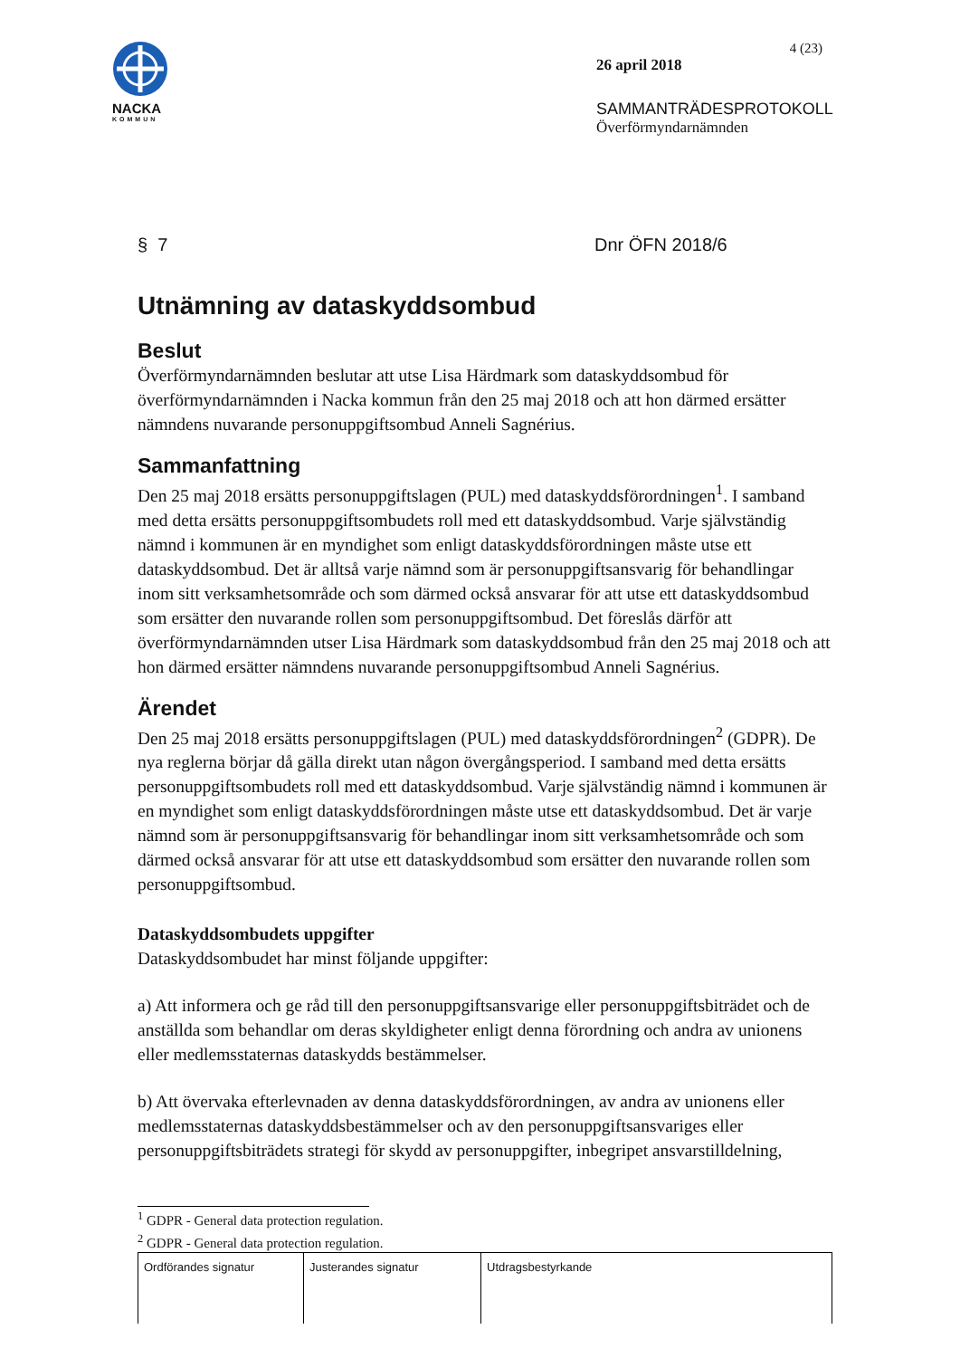NACKA
KOMMUN
4 (23)
26 april 2018
SAMMANTRÄDESPROTOKOLL
Överförmyndarnämnden
§ 7 Dnr ÖFN 2018/6
Utnämning av dataskyddsombud
Beslut
Överförmyndarnämnden beslutar att utse Lisa Härdmark som dataskyddsombud för överförmyndarnämnden i Nacka kommun från den 25 maj 2018 och att hon därmed ersätter nämndens nuvarande personuppgiftsombud Anneli Sagnérius.
Sammanfattning
Den 25 maj 2018 ersätts personuppgiftslagen (PUL) med dataskyddsförordningen<sup>1</sup>. I samband med detta ersätts personuppgiftsombudets roll med ett dataskyddsombud. Varje självständig nämnd i kommunen är en myndighet som enligt dataskyddsförordningen måste utse ett dataskyddsombud. Det är alltså varje nämnd som är personuppgiftsansvarig för behandlingar inom sitt verksamhetsområde och som därmed också ansvarar för att utse ett dataskyddsombud som ersätter den nuvarande rollen som personuppgiftsombud. Det föreslås därför att överförmyndarnämnden utser Lisa Härdmark som dataskyddsombud från den 25 maj 2018 och att hon därmed ersätter nämndens nuvarande personuppgiftsombud Anneli Sagnérius.
Ärendet
Den 25 maj 2018 ersätts personuppgiftslagen (PUL) med dataskyddsförordningen<sup>2</sup> (GDPR). De nya reglerna börjar då gälla direkt utan någon övergångsperiod. I samband med detta ersätts personuppgiftsombudets roll med ett dataskyddsombud. Varje självständig nämnd i kommunen är en myndighet som enligt dataskyddsförordningen måste utse ett dataskyddsombud. Det är varje nämnd som är personuppgiftsansvarig för behandlingar inom sitt verksamhetsområde och som därmed också ansvarar för att utse ett dataskyddsombud som ersätter den nuvarande rollen som personuppgiftsombud.
Dataskyddsombudets uppgifter
Dataskyddsombudet har minst följande uppgifter:
a) Att informera och ge råd till den personuppgiftsansvarige eller personuppgiftsbiträdet och de anställda som behandlar om deras skyldigheter enligt denna förordning och andra av unionens eller medlemsstaternas dataskydds bestämmelser.
b) Att övervaka efterlevnaden av denna dataskyddsförordningen, av andra av unionens eller medlemsstaternas dataskyddsbestämmelser och av den personuppgiftsansvariges eller personuppgiftsbiträdets strategi för skydd av personuppgifter, inbegripet ansvarstilldelning,
<sup>1</sup> GDPR - General data protection regulation.
<sup>2</sup> GDPR - General data protection regulation.
| Ordförandes signatur | Justerandes signatur | Utdragsbestyrkande |